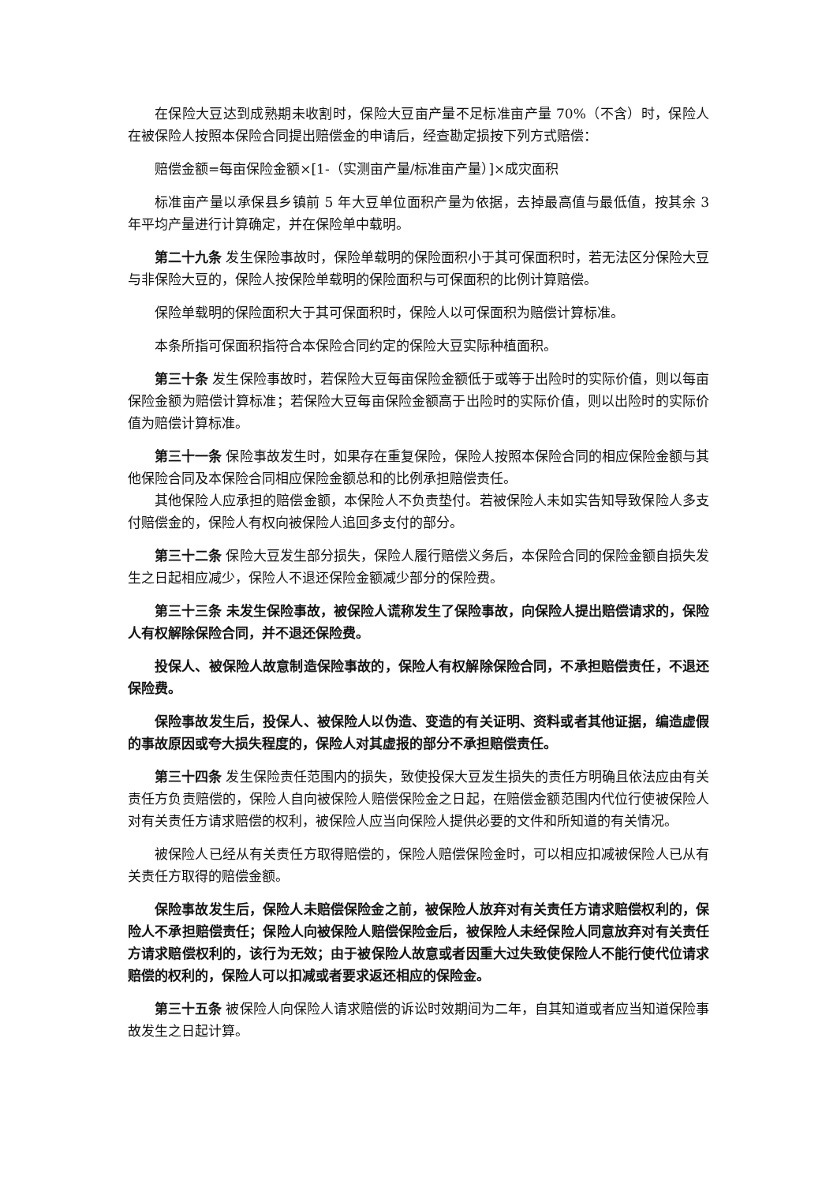在保险大豆达到成熟期未收割时，保险大豆亩产量不足标准亩产量 70%（不含）时，保险人在被保险人按照本保险合同提出赔偿金的申请后，经查勘定损按下列方式赔偿：
赔偿金额=每亩保险金额×[1-（实测亩产量/标准亩产量）]×成灾面积
标准亩产量以承保县乡镇前 5 年大豆单位面积产量为依据，去掉最高值与最低值，按其余 3 年平均产量进行计算确定，并在保险单中载明。
第二十九条 发生保险事故时，保险单载明的保险面积小于其可保面积时，若无法区分保险大豆与非保险大豆的，保险人按保险单载明的保险面积与可保面积的比例计算赔偿。
保险单载明的保险面积大于其可保面积时，保险人以可保面积为赔偿计算标准。
本条所指可保面积指符合本保险合同约定的保险大豆实际种植面积。
第三十条 发生保险事故时，若保险大豆每亩保险金额低于或等于出险时的实际价值，则以每亩保险金额为赔偿计算标准；若保险大豆每亩保险金额高于出险时的实际价值，则以出险时的实际价值为赔偿计算标准。
第三十一条 保险事故发生时，如果存在重复保险，保险人按照本保险合同的相应保险金额与其他保险合同及本保险合同相应保险金额总和的比例承担赔偿责任。
其他保险人应承担的赔偿金额，本保险人不负责垫付。若被保险人未如实告知导致保险人多支付赔偿金的，保险人有权向被保险人追回多支付的部分。
第三十二条 保险大豆发生部分损失，保险人履行赔偿义务后，本保险合同的保险金额自损失发生之日起相应减少，保险人不退还保险金额减少部分的保险费。
第三十三条 未发生保险事故，被保险人谎称发生了保险事故，向保险人提出赔偿请求的，保险人有权解除保险合同，并不退还保险费。
投保人、被保险人故意制造保险事故的，保险人有权解除保险合同，不承担赔偿责任，不退还保险费。
保险事故发生后，投保人、被保险人以伪造、变造的有关证明、资料或者其他证据，编造虚假的事故原因或夸大损失程度的，保险人对其虚报的部分不承担赔偿责任。
第三十四条 发生保险责任范围内的损失，致使投保大豆发生损失的责任方明确且依法应由有关责任方负责赔偿的，保险人自向被保险人赔偿保险金之日起，在赔偿金额范围内代位行使被保险人对有关责任方请求赔偿的权利，被保险人应当向保险人提供必要的文件和所知道的有关情况。
被保险人已经从有关责任方取得赔偿的，保险人赔偿保险金时，可以相应扣减被保险人已从有关责任方取得的赔偿金额。
保险事故发生后，保险人未赔偿保险金之前，被保险人放弃对有关责任方请求赔偿权利的，保险人不承担赔偿责任；保险人向被保险人赔偿保险金后，被保险人未经保险人同意放弃对有关责任方请求赔偿权利的，该行为无效；由于被保险人故意或者因重大过失致使保险人不能行使代位请求赔偿的权利的，保险人可以扣减或者要求返还相应的保险金。
第三十五条 被保险人向保险人请求赔偿的诉讼时效期间为二年，自其知道或者应当知道保险事故发生之日起计算。